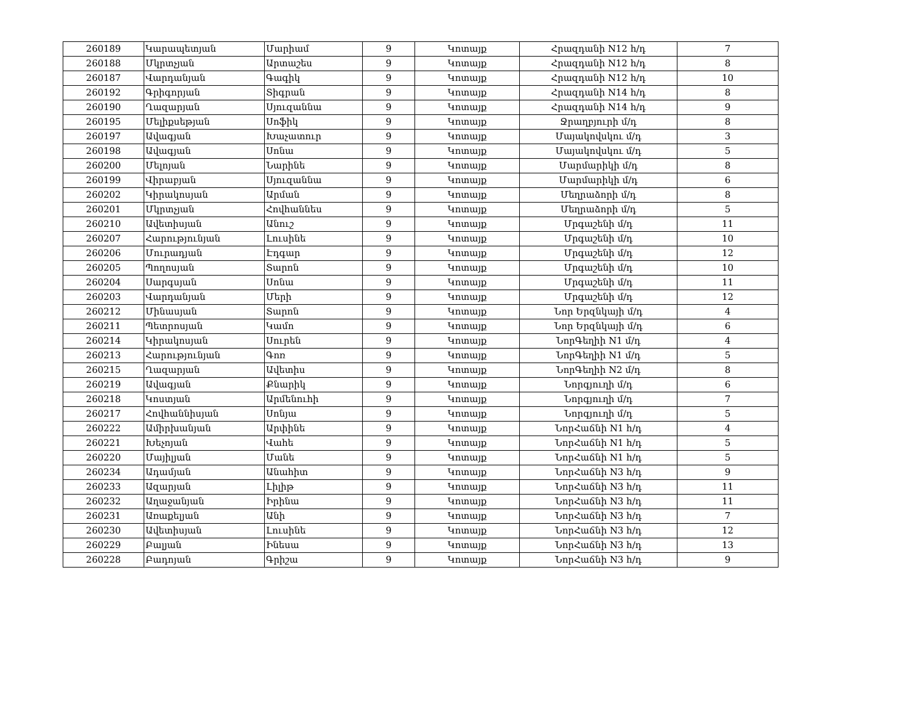| 260189 | Կարապետյան | Մարիամ | 9 | Կոտայք | Հրազդանի N12 h/դ | 7 |
| 260188 | Մկրտչյան | Արտաշես | 9 | Կոտայք | Հրազդանի N12 h/դ | 8 |
| 260187 | Վարդանյան | Գագիկ | 9 | Կոտայք | Հրազդանի N12 h/դ | 10 |
| 260192 | Գրիգորյան | Տիգրան | 9 | Կոտայք | Հրազդանի N14 h/դ | 8 |
| 260190 | Ղազարյան | Սյուզաննա | 9 | Կոտայք | Հրազդանի N14 h/դ | 9 |
| 260195 | Մելիքսեթյան | Սոֆիկ | 9 | Կոտայք | Ջրաղբյուրի մ/դ | 8 |
| 260197 | Ավագյան | Խաչատուր | 9 | Կոտայք | Մայակովսկու մ/դ | 3 |
| 260198 | Ավագյան | Սոնա | 9 | Կոտայք | Մայակովսկու մ/դ | 5 |
| 260200 | Մելոյան | Նարինե | 9 | Կոտայք | Մարմարիկի մ/դ | 8 |
| 260199 | Վիրաբյան | Սյուզաննա | 9 | Կոտայք | Մարմարիկի մ/դ | 6 |
| 260202 | Կիրակոսյան | Արման | 9 | Կոտայք | Մեղրաձորի մ/դ | 8 |
| 260201 | Մկրտչյան | Հովհաննես | 9 | Կոտայք | Մեղրաձորի մ/դ | 5 |
| 260210 | Ավետիսյան | Անուշ | 9 | Կոտայք | Մրգաշենի մ/դ | 11 |
| 260207 | Հարությունյան | Լուսինե | 9 | Կոտայք | Մրգաշենի մ/դ | 10 |
| 260206 | Մուրադյան | Էդգար | 9 | Կոտայք | Մրգաշենի մ/դ | 12 |
| 260205 | Պողոսյան | Տարոն | 9 | Կոտայք | Մրգաշենի մ/դ | 10 |
| 260204 | Սարգսյան | Սոնա | 9 | Կոտայք | Մրգաշենի մ/դ | 11 |
| 260203 | Վարդանյան | Մերի | 9 | Կոտայք | Մրգաշենի մ/դ | 12 |
| 260212 | Մինասյան | Տարոն | 9 | Կոտայք | Նոր Երզնկայի մ/դ | 4 |
| 260211 | Պետրոսյան | Կամո | 9 | Կոտայք | Նոր Երզնկայի մ/դ | 6 |
| 260214 | Կիրակոսյան | Սուրեն | 9 | Կոտայք | ՆորԳեղիի N1 մ/դ | 4 |
| 260213 | Հարությունյան | Գոռ | 9 | Կոտայք | ՆորԳեղիի N1 մ/դ | 5 |
| 260215 | Ղազարյան | Ավետիս | 9 | Կոտայք | ՆորԳեղիի N2 մ/դ | 8 |
| 260219 | Ավագյան | Քնարիկ | 9 | Կոտայք | Նորգյուղի մ/դ | 6 |
| 260218 | Կոստյան | Արմենուհի | 9 | Կոտայք | Նորգյուղի մ/դ | 7 |
| 260217 | Հովհաննիսյան | Սոնյա | 9 | Կոտայք | Նորգյուղի մ/դ | 5 |
| 260222 | Ամիրխանյան | Արփինե | 9 | Կոտայք | ՆորՀաճնի N1 h/դ | 4 |
| 260221 | Խեչոյան | Վահե | 9 | Կոտայք | ՆորՀաճնի N1 h/դ | 5 |
| 260220 | Մայիլյան | Մանե | 9 | Կոտայք | ՆորՀաճնի N1 h/դ | 5 |
| 260234 | Ադամյան | Անահիտ | 9 | Կոտայք | ՆորՀաճնի N3 h/դ | 9 |
| 260233 | Ազարյան | Լիլիթ | 9 | Կոտայք | ՆորՀաճնի N3 h/դ | 11 |
| 260232 | Աղաջանյան | Իրինա | 9 | Կոտայք | ՆորՀաճնի N3 h/դ | 11 |
| 260231 | Առաքելյան | Անի | 9 | Կոտայք | ՆորՀաճնի N3 h/դ | 7 |
| 260230 | Ավետիսյան | Լուսինե | 9 | Կոտայք | ՆորՀաճնի N3 h/դ | 12 |
| 260229 | Բալյան | Ինեսա | 9 | Կոտայք | ՆորՀաճնի N3 h/դ | 13 |
| 260228 | Բադոյան | Գրիշա | 9 | Կոտայք | ՆորՀաճնի N3 h/դ | 9 |